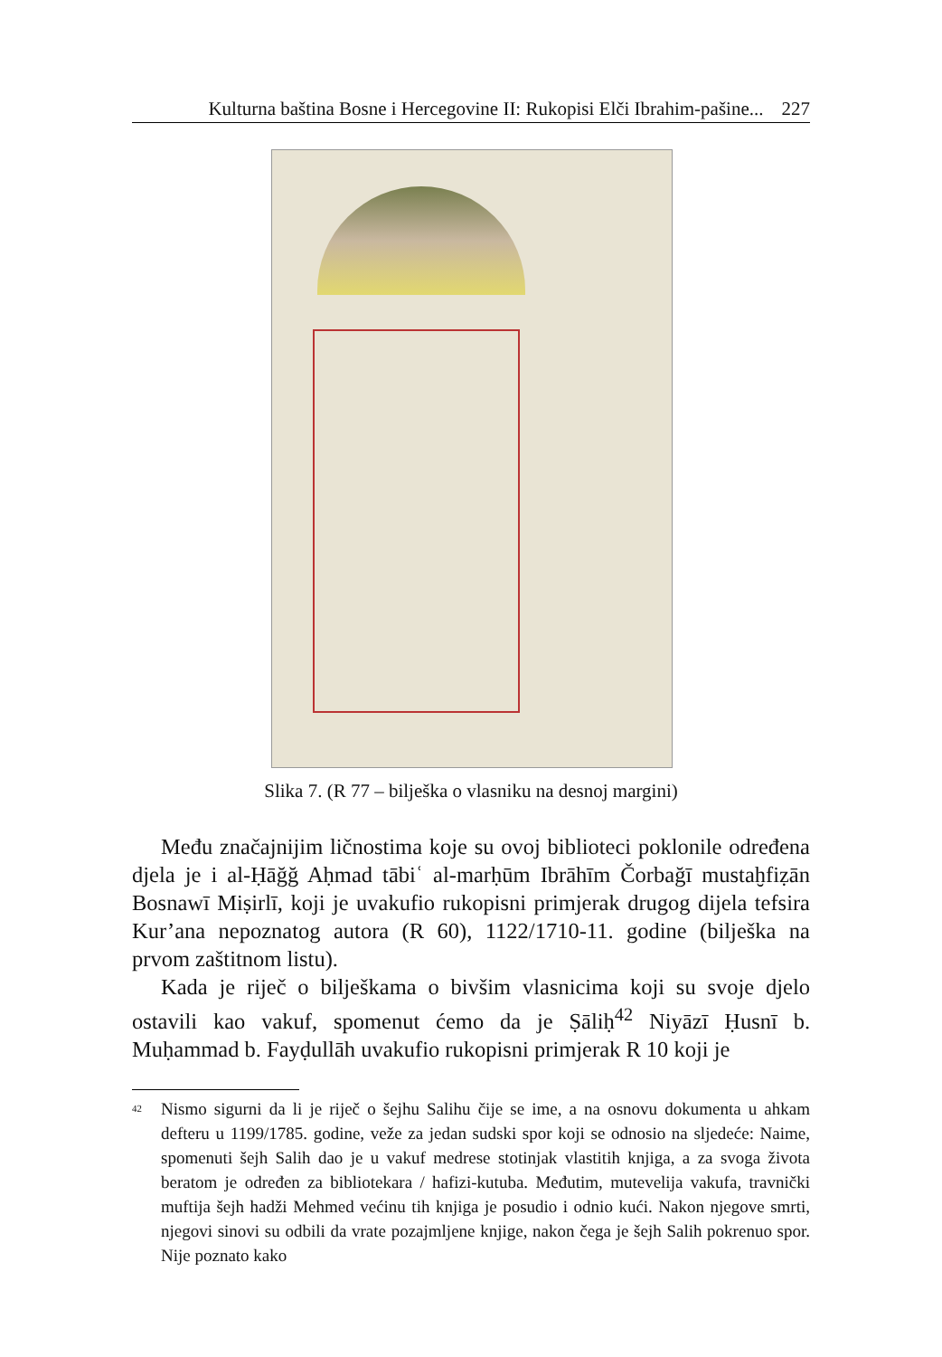Kulturna baština Bosne i Hercegovine II: Rukopisi Elči Ibrahim-pašine... 227
Slika 7. (R 77 – bilješka o vlasniku na desnoj margini)
Među značajnijim ličnostima koje su ovoj biblioteci poklonile određena djela je i al-Ḥāğğ Aḥmad tābiʿ al-marḥūm Ibrāhīm Čorbağī mustaḫfiẓān Bosnawī Miṣirlī, koji je uvakufio rukopisni primjerak drugog dijela tefsira Kur’ana nepoznatog autora (R 60), 1122/1710-11. godine (bilješka na prvom zaštitnom listu).
Kada je riječ o bilješkama o bivšim vlasnicima koji su svoje djelo ostavili kao vakuf, spomenut ćemo da je Ṣāliḥ<sup>42</sup> Niyāzī Ḥusnī b. Muḥammad b. Fayḍullāh uvakufio rukopisni primjerak R 10 koji je
<sup>42</sup>
Nismo sigurni da li je riječ o šejhu Salihu čije se ime, a na osnovu dokumenta u ahkam defteru u 1199/1785. godine, veže za jedan sudski spor koji se odnosio na sljedeće: Naime, spomenuti šejh Salih dao je u vakuf medrese stotinjak vlastitih knjiga, a za svoga života beratom je određen za bibliotekara / hafizi-kutuba. Međutim, mutevelija vakufa, travnički muftija šejh hadži Mehmed većinu tih knjiga je posudio i odnio kući. Nakon njegove smrti, njegovi sinovi su odbili da vrate pozajmljene knjige, nakon čega je šejh Salih pokrenuo spor. Nije poznato kako